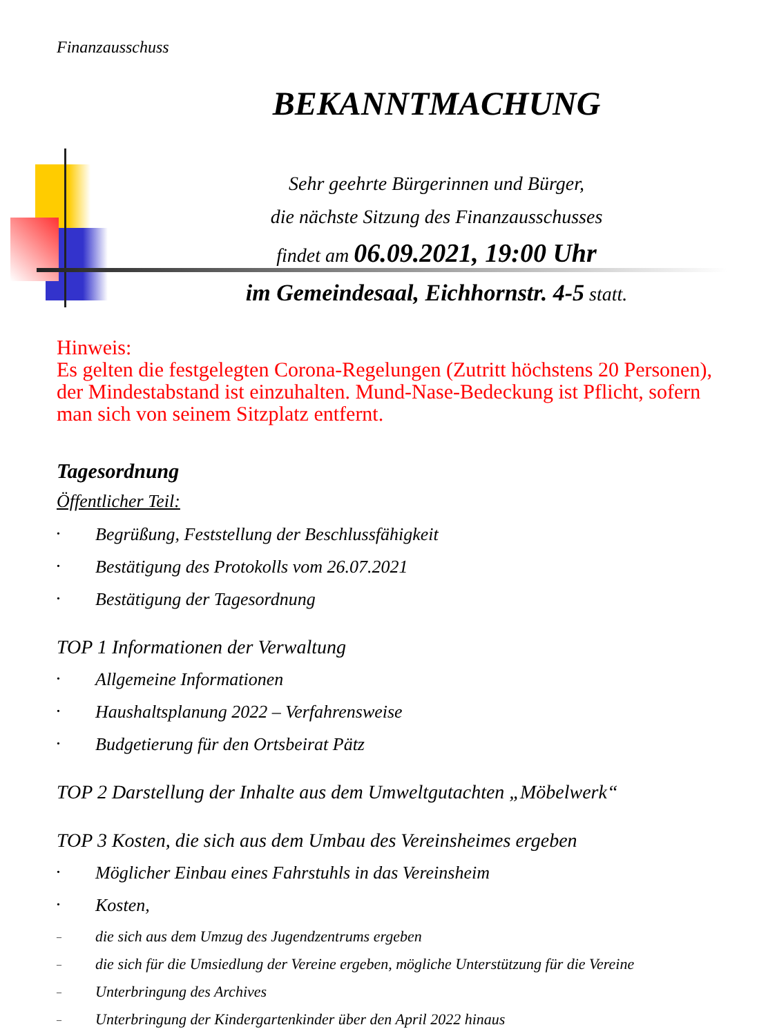Finanzausschuss
BEKANNTMACHUNG
Sehr geehrte Bürgerinnen und Bürger,
die nächste Sitzung des Finanzausschusses
findet am 06.09.2021, 19:00 Uhr
im Gemeindesaal, Eichhornstr. 4-5 statt.
Hinweis:
Es gelten die festgelegten Corona-Regelungen (Zutritt höchstens 20 Personen), der Mindestabstand ist einzuhalten. Mund-Nase-Bedeckung ist Pflicht, sofern man sich von seinem Sitzplatz entfernt.
Tagesordnung
Öffentlicher Teil:
• Begrüßung, Feststellung der Beschlussfähigkeit
• Bestätigung des Protokolls vom 26.07.2021
• Bestätigung der Tagesordnung
TOP 1 Informationen der Verwaltung
• Allgemeine Informationen
• Haushaltsplanung 2022 – Verfahrensweise
• Budgetierung für den Ortsbeirat Pätz
TOP 2 Darstellung der Inhalte aus dem Umweltgutachten „Möbelwerk“
TOP 3 Kosten, die sich aus dem Umbau des Vereinsheimes ergeben
• Möglicher Einbau eines Fahrstuhls in das Vereinsheim
• Kosten,
– die sich aus dem Umzug des Jugendzentrums ergeben
– die sich für die Umsiedlung der Vereine ergeben, mögliche Unterstützung für die Vereine
– Unterbringung des Archives
– Unterbringung der Kindergartenkinder über den April 2022 hinaus